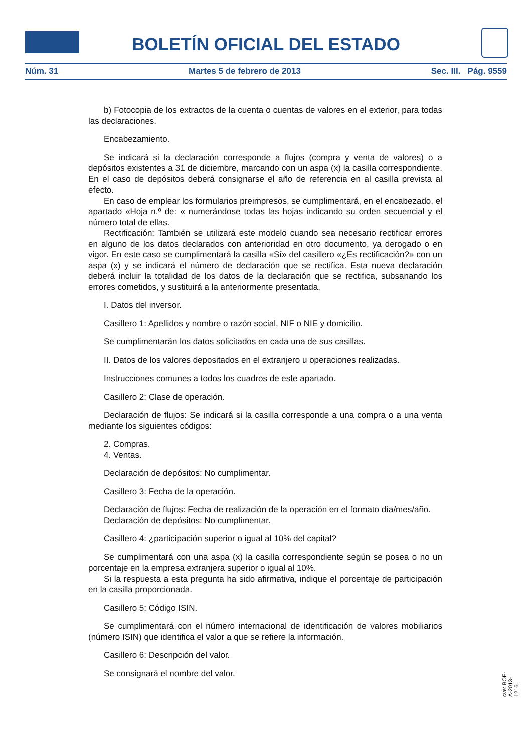BOLETÍN OFICIAL DEL ESTADO
Núm. 31 Martes 5 de febrero de 2013 Sec. III. Pág. 9559
b) Fotocopia de los extractos de la cuenta o cuentas de valores en el exterior, para todas las declaraciones.
Encabezamiento.
Se indicará si la declaración corresponde a flujos (compra y venta de valores) o a depósitos existentes a 31 de diciembre, marcando con un aspa (x) la casilla correspondiente. En el caso de depósitos deberá consignarse el año de referencia en al casilla prevista al efecto.
En caso de emplear los formularios preimpresos, se cumplimentará, en el encabezado, el apartado «Hoja n.º de: « numerándose todas las hojas indicando su orden secuencial y el número total de ellas.
Rectificación: También se utilizará este modelo cuando sea necesario rectificar errores en alguno de los datos declarados con anterioridad en otro documento, ya derogado o en vigor. En este caso se cumplimentará la casilla «Sí» del casillero «¿Es rectificación?» con un aspa (x) y se indicará el número de declaración que se rectifica. Esta nueva declaración deberá incluir la totalidad de los datos de la declaración que se rectifica, subsanando los errores cometidos, y sustituirá a la anteriormente presentada.
I. Datos del inversor.
Casillero 1: Apellidos y nombre o razón social, NIF o NIE y domicilio.
Se cumplimentarán los datos solicitados en cada una de sus casillas.
II. Datos de los valores depositados en el extranjero u operaciones realizadas.
Instrucciones comunes a todos los cuadros de este apartado.
Casillero 2: Clase de operación.
Declaración de flujos: Se indicará si la casilla corresponde a una compra o a una venta mediante los siguientes códigos:
2. Compras.
4. Ventas.
Declaración de depósitos: No cumplimentar.
Casillero 3: Fecha de la operación.
Declaración de flujos: Fecha de realización de la operación en el formato día/mes/año.
Declaración de depósitos: No cumplimentar.
Casillero 4: ¿participación superior o igual al 10% del capital?
Se cumplimentará con una aspa (x) la casilla correspondiente según se posea o no un porcentaje en la empresa extranjera superior o igual al 10%.
Si la respuesta a esta pregunta ha sido afirmativa, indique el porcentaje de participación en la casilla proporcionada.
Casillero 5: Código ISIN.
Se cumplimentará con el número internacional de identificación de valores mobiliarios (número ISIN) que identifica el valor a que se refiere la información.
Casillero 6: Descripción del valor.
Se consignará el nombre del valor.
cve: BOE-A-2013-1216